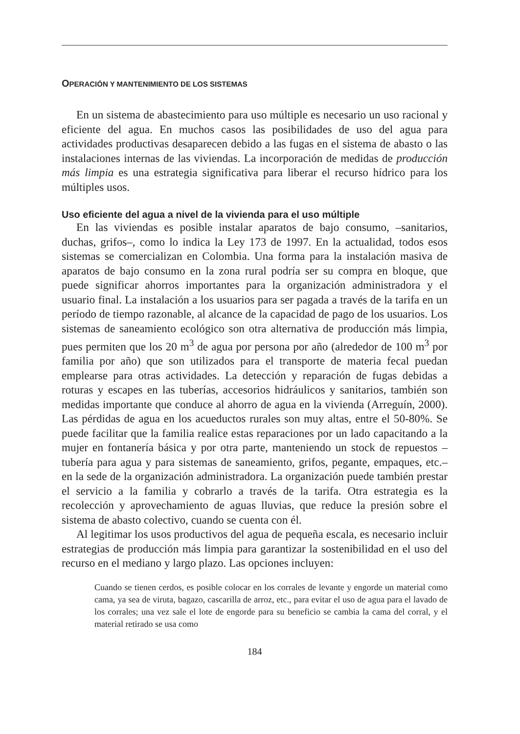OPERACIÓN Y MANTENIMIENTO DE LOS SISTEMAS
En un sistema de abastecimiento para uso múltiple es necesario un uso racional y eficiente del agua. En muchos casos las posibilidades de uso del agua para actividades productivas desaparecen debido a las fugas en el sistema de abasto o las instalaciones internas de las viviendas. La incorporación de medidas de producción más limpia es una estrategia significativa para liberar el recurso hídrico para los múltiples usos.
Uso eficiente del agua a nivel de la vivienda para el uso múltiple
En las viviendas es posible instalar aparatos de bajo consumo, –sanitarios, duchas, grifos–, como lo indica la Ley 173 de 1997. En la actualidad, todos esos sistemas se comercializan en Colombia. Una forma para la instalación masiva de aparatos de bajo consumo en la zona rural podría ser su compra en bloque, que puede significar ahorros importantes para la organización administradora y el usuario final. La instalación a los usuarios para ser pagada a través de la tarifa en un período de tiempo razonable, al alcance de la capacidad de pago de los usuarios. Los sistemas de saneamiento ecológico son otra alternativa de producción más limpia, pues permiten que los 20 m<sup>3</sup> de agua por persona por año (alrededor de 100 m<sup>3</sup> por familia por año) que son utilizados para el transporte de materia fecal puedan emplearse para otras actividades. La detección y reparación de fugas debidas a roturas y escapes en las tuberías, accesorios hidráulicos y sanitarios, también son medidas importante que conduce al ahorro de agua en la vivienda (Arreguín, 2000). Las pérdidas de agua en los acueductos rurales son muy altas, entre el 50-80%. Se puede facilitar que la familia realice estas reparaciones por un lado capacitando a la mujer en fontanería básica y por otra parte, manteniendo un stock de repuestos –tubería para agua y para sistemas de saneamiento, grifos, pegante, empaques, etc.– en la sede de la organización administradora. La organización puede también prestar el servicio a la familia y cobrarlo a través de la tarifa. Otra estrategia es la recolección y aprovechamiento de aguas lluvias, que reduce la presión sobre el sistema de abasto colectivo, cuando se cuenta con él.
Al legitimar los usos productivos del agua de pequeña escala, es necesario incluir estrategias de producción más limpia para garantizar la sostenibilidad en el uso del recurso en el mediano y largo plazo. Las opciones incluyen:
Cuando se tienen cerdos, es posible colocar en los corrales de levante y engorde un material como cama, ya sea de viruta, bagazo, cascarilla de arroz, etc., para evitar el uso de agua para el lavado de los corrales; una vez sale el lote de engorde para su beneficio se cambia la cama del corral, y el material retirado se usa como
184